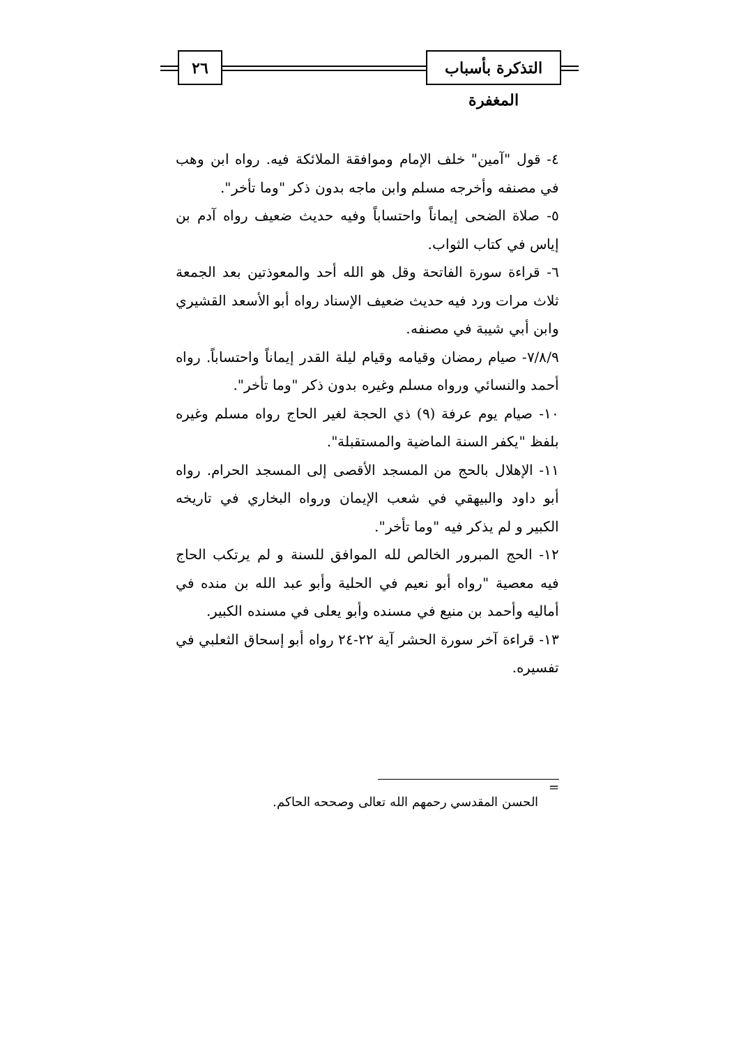التذكرة بأسباب المغفرة
٢٦
٤- قول "آمين" خلف الإمام وموافقة الملائكة فيه. رواه ابن وهب في مصنفه وأخرجه مسلم وابن ماجه بدون ذكر "وما تأخر".
٥- صلاة الضحى إيماناً واحتساباً وفيه حديث ضعيف رواه آدم بن إياس في كتاب الثواب.
٦- قراءة سورة الفاتحة وقل هو الله أحد والمعوذتين بعد الجمعة ثلاث مرات ورد فيه حديث ضعيف الإسناد رواه أبو الأسعد القشيري وابن أبي شيبة في مصنفه.
٧/٨/٩- صيام رمضان وقيامه وقيام ليلة القدر إيماناً واحتساباً. رواه أحمد والنسائي ورواه مسلم وغيره بدون ذكر "وما تأخر".
١٠- صيام يوم عرفة (٩) ذي الحجة لغير الحاج رواه مسلم وغيره بلفظ "يكفر السنة الماضية والمستقبلة".
١١- الإهلال بالحج من المسجد الأقصى إلى المسجد الحرام. رواه أبو داود والبيهقي في شعب الإيمان ورواه البخاري في تاريخه الكبير و لم يذكر فيه "وما تأخر".
١٢- الحج المبرور الخالص لله الموافق للسنة و لم يرتكب الحاج فيه معصية "رواه أبو نعيم في الحلية وأبو عبد الله بن منده في أماليه وأحمد بن منيع في مسنده وأبو يعلى في مسنده الكبير.
١٣- قراءة آخر سورة الحشر آية ٢٢-٢٤ رواه أبو إسحاق الثعلبي في تفسيره.
=
الحسن المقدسي رحمهم الله تعالى وصححه الحاكم.